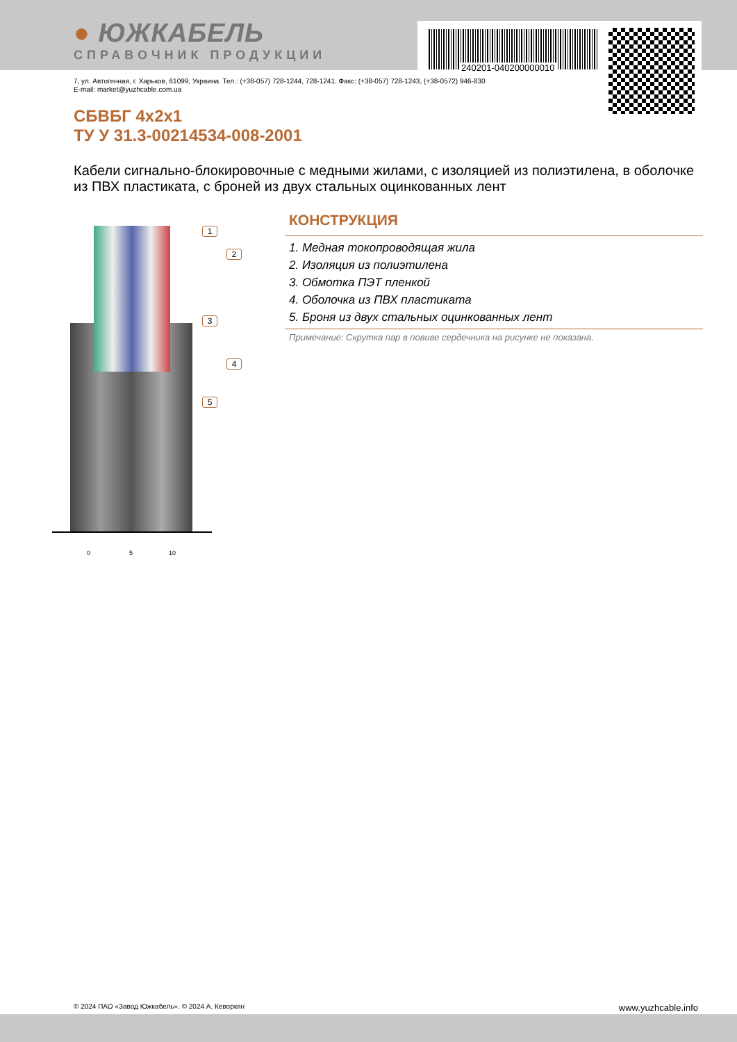● ЮЖКАБЕЛЬ
СПРАВОЧНИК ПРОДУКЦИИ
240201-040200000010
7, ул. Автогенная, г. Харьков, 61099, Украина. Тел.: (+38-057) 728-1244, 728-1241. Факс: (+38-057) 728-1243, (+38-0572) 946-830
E-mail: market@yuzhcable.com.ua
СБВБГ 4х2х1
ТУ У 31.3-00214534-008-2001
Кабели сигнально-блокировочные с медными жилами, с изоляцией из полиэтилена, в оболочке из ПВХ пластиката, с броней из двух стальных оцинкованных лент
1
2
3
4
5
0 5 10
КОНСТРУКЦИЯ
1. Медная токопроводящая жила
2. Изоляция из полиэтилена
3. Обмотка ПЭТ пленкой
4. Оболочка из ПВХ пластиката
5. Броня из двух стальных оцинкованных лент
Примечание: Скрутка пар в повиве сердечника на рисунке не показана.
© 2024 ПАО «Завод Южкабель». © 2024 А. Кеворкян www.yuzhcable.info